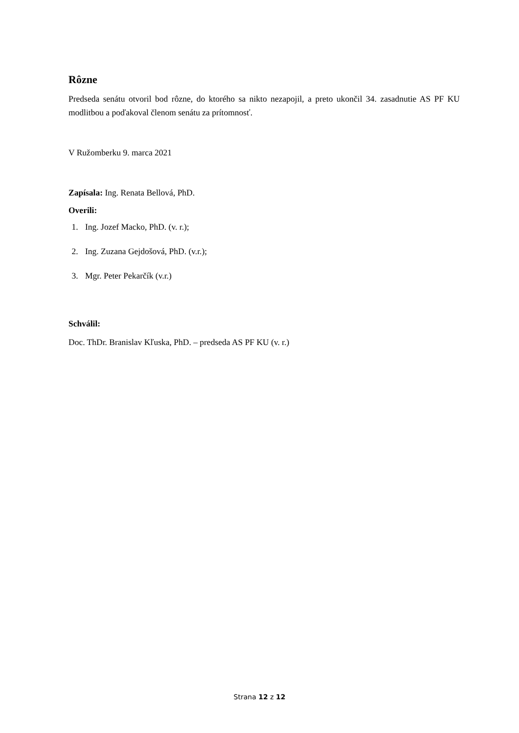Rôzne
Predseda senátu otvoril bod rôzne, do ktorého sa nikto nezapojil, a preto ukončil 34. zasadnutie AS PF KU modlitbou a poďakoval členom senátu za prítomnosť.
V Ružomberku 9. marca 2021
Zapísala: Ing. Renata Bellová, PhD.
Overili:
1. Ing. Jozef Macko, PhD. (v. r.);
2. Ing. Zuzana Gejdošová, PhD. (v.r.);
3. Mgr. Peter Pekarčík (v.r.)
Schválil:
Doc. ThDr. Branislav Kľuska, PhD. – predseda AS PF KU (v. r.)
Strana 12 z 12